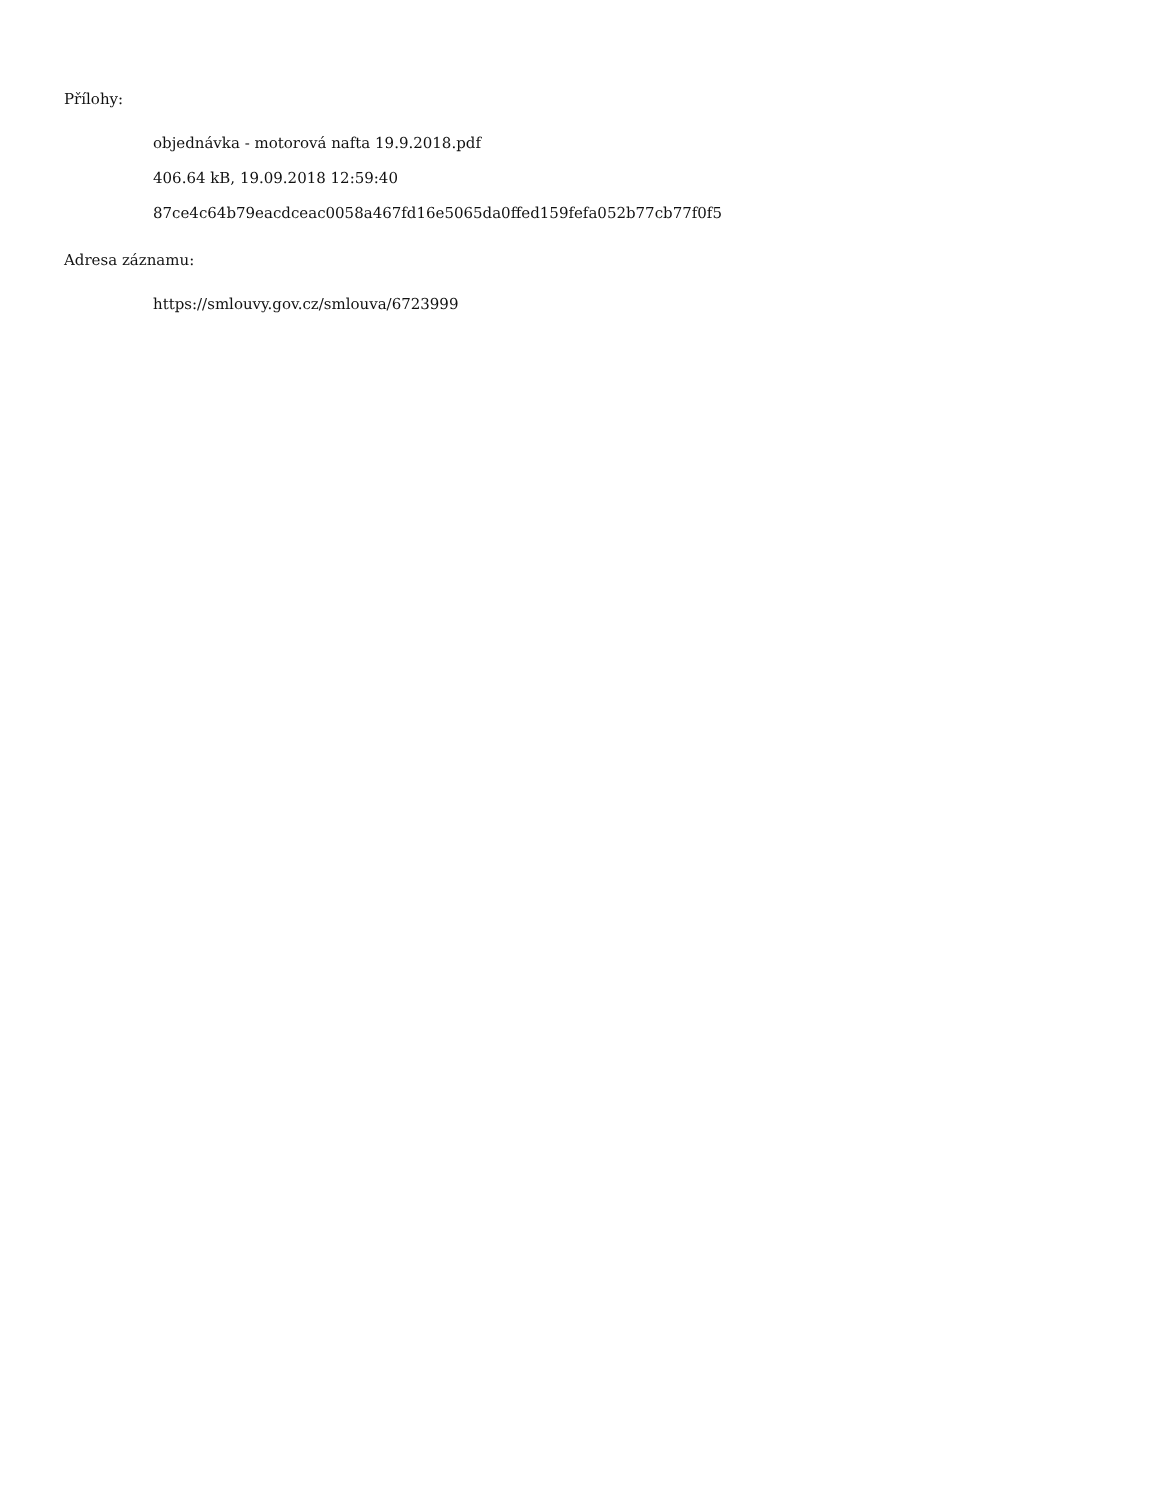Přílohy:
objednávka - motorová nafta 19.9.2018.pdf
406.64 kB, 19.09.2018 12:59:40
87ce4c64b79eacdceac0058a467fd16e5065da0ffed159fefa052b77cb77f0f5
Adresa záznamu:
https://smlouvy.gov.cz/smlouva/6723999